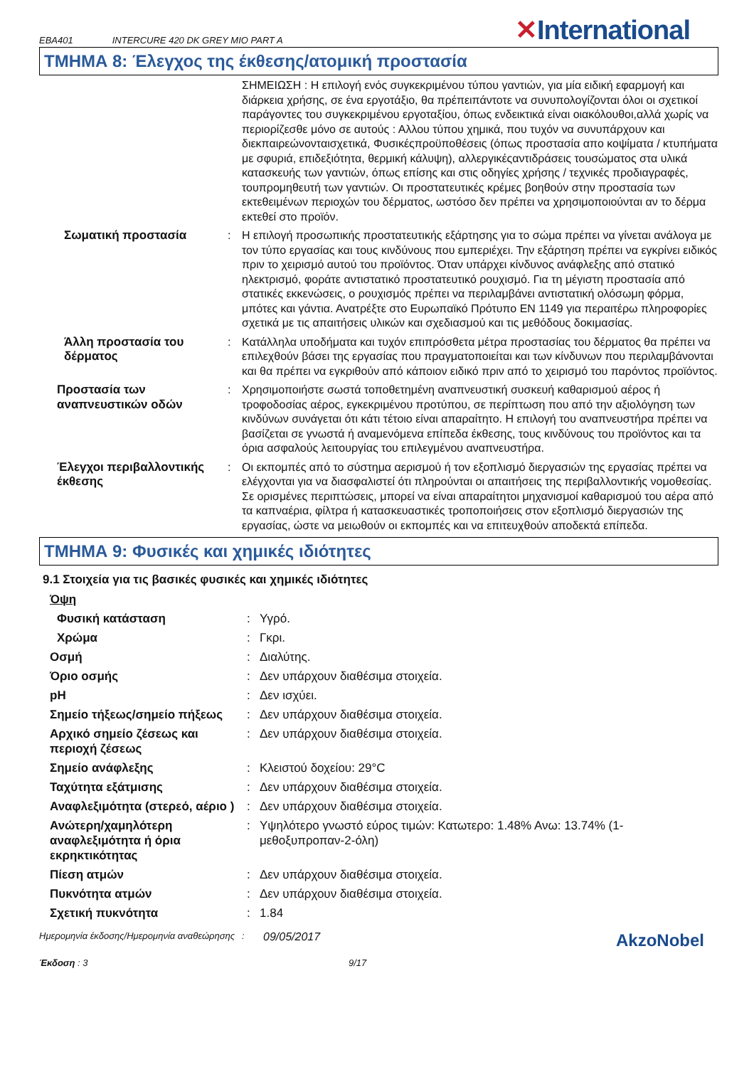EBA401 INTERCURE 420 DK GREY MIO PART A ✕International
ΤΜΗΜΑ 8: Έλεγχος της έκθεσης/ατομική προστασία
ΣΗΜΕΙΩΣΗ : Η επιλογή ενός συγκεκριμένου τύπου γαντιών, για μία ειδική εφαρμογή και διάρκεια χρήσης, σε ένα εργοτάξιο, θα πρέπειπάντοτε να συνυπολογίζονται όλοι οι σχετικοί παράγοντες του συγκεκριμένου εργοταξίου, όπως ενδεικτικά είναι οιακόλουθοι,αλλά χωρίς να περιορίζεσθε μόνο σε αυτούς : Αλλου τύπου χημικά, που τυχόν να συνυπάρχουν και διεκπαιρεώνονταισχετικά, Φυσικέςπροϋποθέσεις (όπως προστασία απο κοψίματα / κτυπήματα με σφυριά, επιδεξιότητα, θερμική κάλυψη), αλλεργικέςαντιδράσεις τουσώματος στα υλικά κατασκευής των γαντιών, όπως επίσης και στις οδηγίες χρήσης / τεχνικές προδιαγραφές, τουπρομηθευτή των γαντιών. Οι προστατευτικές κρέμες βοηθούν στην προστασία των εκτεθειμένων περιοχών του δέρματος, ωστόσο δεν πρέπει να χρησιμοποιούνται αν το δέρμα εκτεθεί στο προϊόν.
Σωματική προστασία : Η επιλογή προσωπικής προστατευτικής εξάρτησης για το σώμα πρέπει να γίνεται ανάλογα με τον τύπο εργασίας και τους κινδύνους που εμπεριέχει. Την εξάρτηση πρέπει να εγκρίνει ειδικός πριν το χειρισμό αυτού του προϊόντος. Όταν υπάρχει κίνδυνος ανάφλεξης από στατικό ηλεκτρισμό, φοράτε αντιστατικό προστατευτικό ρουχισμό. Για τη μέγιστη προστασία από στατικές εκκενώσεις, ο ρουχισμός πρέπει να περιλαμβάνει αντιστατική ολόσωμη φόρμα, μπότες και γάντια. Ανατρέξτε στο Ευρωπαϊκό Πρότυπο EN 1149 για περαιτέρω πληροφορίες σχετικά με τις απαιτήσεις υλικών και σχεδιασμού και τις μεθόδους δοκιμασίας.
Άλλη προστασία του δέρματος
: Κατάλληλα υποδήματα και τυχόν επιπρόσθετα μέτρα προστασίας του δέρματος θα πρέπει να επιλεχθούν βάσει της εργασίας που πραγματοποιείται και των κίνδυνων που περιλαμβάνονται και θα πρέπει να εγκριθούν από κάποιον ειδικό πριν από το χειρισμό του παρόντος προϊόντος.
Προστασία των αναπνευστικών οδών
: Χρησιμοποιήστε σωστά τοποθετημένη αναπνευστική συσκευή καθαρισμού αέρος ή τροφοδοσίας αέρος, εγκεκριμένου προτύπου, σε περίπτωση που από την αξιολόγηση των κινδύνων συνάγεται ότι κάτι τέτοιο είναι απαραίτητο. Η επιλογή του αναπνευστήρα πρέπει να βασίζεται σε γνωστά ή αναμενόμενα επίπεδα έκθεσης, τους κινδύνους του προϊόντος και τα όρια ασφαλούς λειτουργίας του επιλεγμένου αναπνευστήρα.
Έλεγχοι περιβαλλοντικής έκθεσης
: Οι εκπομπές από το σύστημα αερισμού ή τον εξοπλισμό διεργασιών της εργασίας πρέπει να ελέγχονται για να διασφαλιστεί ότι πληρούνται οι απαιτήσεις της περιβαλλοντικής νομοθεσίας. Σε ορισμένες περιπτώσεις, μπορεί να είναι απαραίτητοι μηχανισμοί καθαρισμού του αέρα από τα καπναέρια, φίλτρα ή κατασκευαστικές τροποποιήσεις στον εξοπλισμό διεργασιών της εργασίας, ώστε να μειωθούν οι εκπομπές και να επιτευχθούν αποδεκτά επίπεδα.
ΤΜΗΜΑ 9: Φυσικές και χημικές ιδιότητες
9.1 Στοιχεία για τις βασικές φυσικές και χημικές ιδιότητες
Όψη
Φυσική κατάσταση : Υγρό.
Χρώμα : Γκρι.
Οσμή : Διαλύτης.
Όριο οσμής : Δεν υπάρχουν διαθέσιμα στοιχεία.
pH : Δεν ισχύει.
Σημείο τήξεως/σημείο πήξεως : Δεν υπάρχουν διαθέσιμα στοιχεία.
Αρχικό σημείο ζέσεως και περιοχή ζέσεως
: Δεν υπάρχουν διαθέσιμα στοιχεία.
Σημείο ανάφλεξης : Κλειστού δοχείου: 29°C
Ταχύτητα εξάτμισης : Δεν υπάρχουν διαθέσιμα στοιχεία.
Αναφλεξιμότητα (στερεό, αέριο )
: Δεν υπάρχουν διαθέσιμα στοιχεία.
Ανώτερη/χαμηλότερη αναφλεξιμότητα ή όρια εκρηκτικότητας
: Υψηλότερο γνωστό εύρος τιμών: Κατωτερο: 1.48% Ανω: 13.74% (1-μεθοξυπροπαν-2-όλη)
Πίεση ατμών : Δεν υπάρχουν διαθέσιμα στοιχεία.
Πυκνότητα ατμών : Δεν υπάρχουν διαθέσιμα στοιχεία.
Σχετική πυκνότητα : 1.84
Ημερομηνία έκδοσης/Ημερομηνία αναθεώρησης
:
09/05/2017
AkzoNobel
Έκδοση : 3 9/17